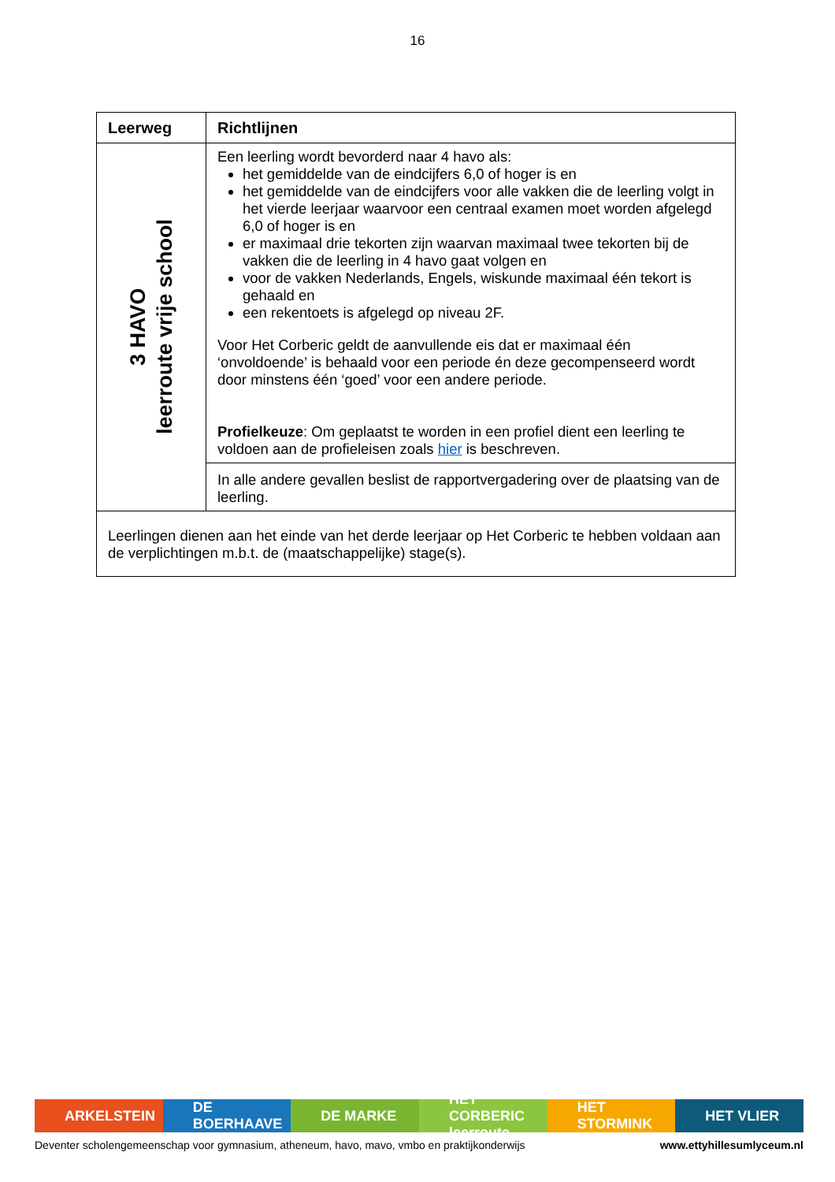16
| Leerweg | Richtlijnen |
| --- | --- |
| 3 HAVO leerroute vrije school | Een leerling wordt bevorderd naar 4 havo als: het gemiddelde van de eindcijfers 6,0 of hoger is en het gemiddelde van de eindcijfers voor alle vakken die de leerling volgt in het vierde leerjaar waarvoor een centraal examen moet worden afgelegd 6,0 of hoger is en er maximaal drie tekorten zijn waarvan maximaal twee tekorten bij de vakken die de leerling in 4 havo gaat volgen en voor de vakken Nederlands, Engels, wiskunde maximaal één tekort is gehaald en een rekentoets is afgelegd op niveau 2F. Voor Het Corberic geldt de aanvullende eis dat er maximaal één ‘onvoldoende’ is behaald voor een periode én deze gecompenseerd wordt door minstens één ‘goed’ voor een andere periode. Profielkeuze : Om geplaatst te worden in een profiel dient een leerling te voldoen aan de profieleisen zoals hier is beschreven. |
| | In alle andere gevallen beslist de rapportvergadering over de plaatsing van de leerling. |
| Leerlingen dienen aan het einde van het derde leerjaar op Het Corberic te hebben voldaan aan de verplichtingen m.b.t. de (maatschappelijke) stage(s). | |
ARKELSTEIN DE BOERHAAVE DE MARKE HET CORBERIC leerroute HET STORMINK HET VLIER
Deventer scholengemeenschap voor gymnasium, atheneum, havo, mavo, vmbo en praktijkonderwijs www.ettyhillesumlyceum.nl